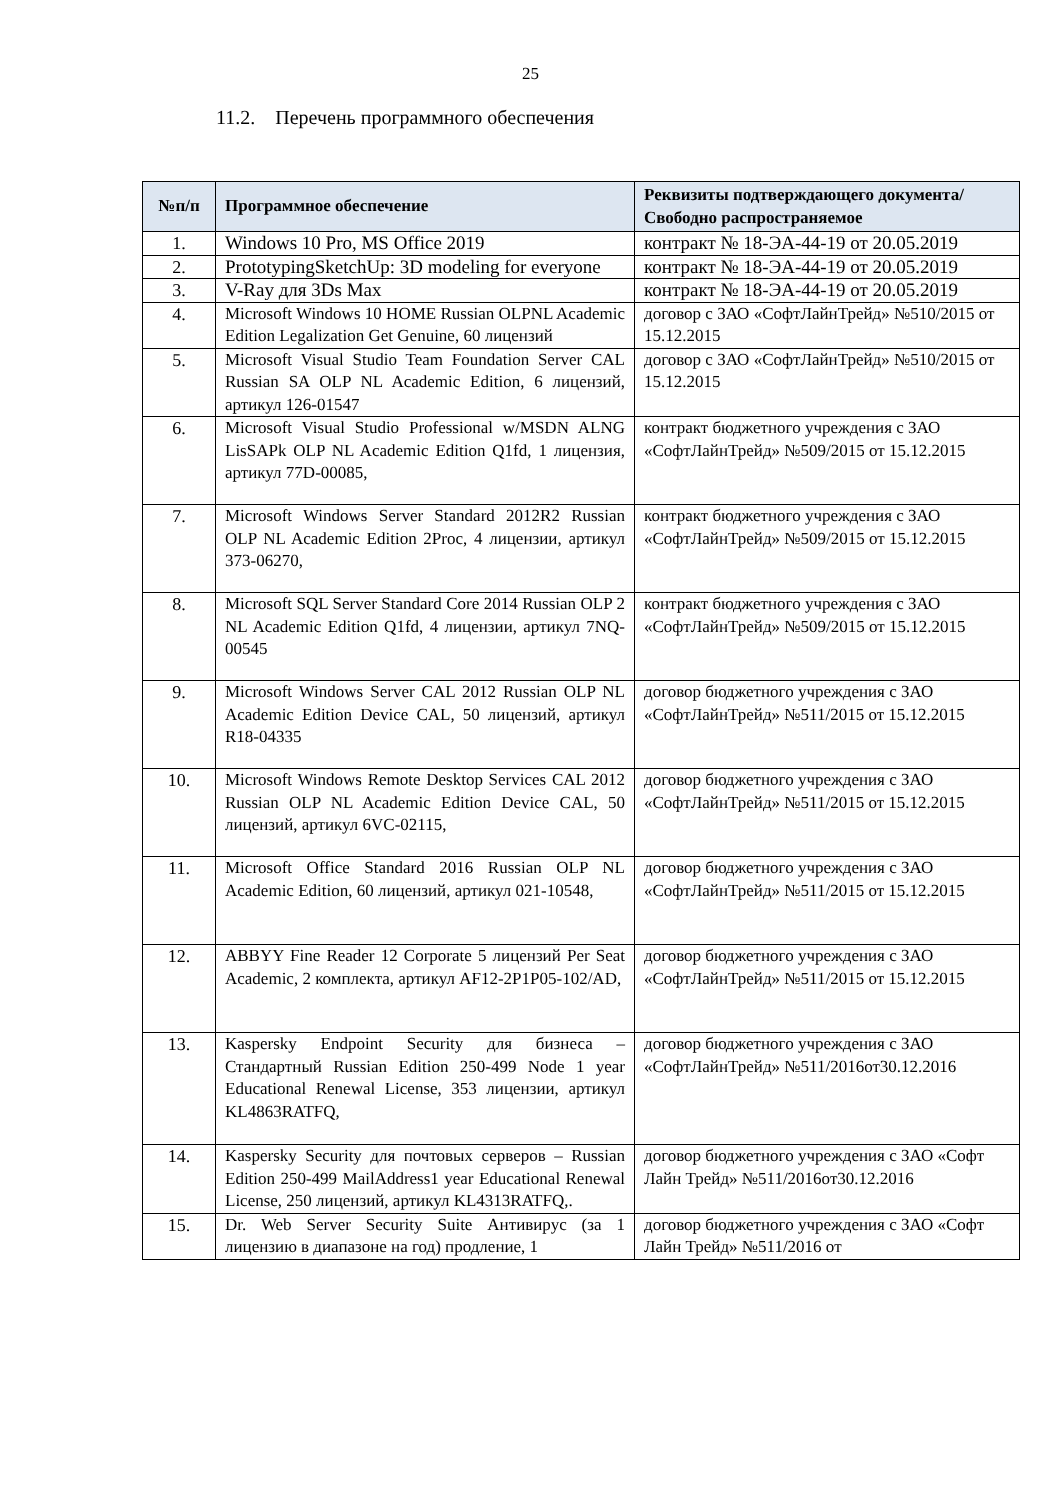25
11.2. Перечень программного обеспечения
| №п/п | Программное обеспечение | Реквизиты подтверждающего документа/ Свободно распространяемое |
| --- | --- | --- |
| 1. | Windows 10 Pro, MS Office 2019 | контракт № 18-ЭА-44-19 от 20.05.2019 |
| 2. | PrototypingSketchUp: 3D modeling for everyone | контракт № 18-ЭА-44-19 от 20.05.2019 |
| 3. | V-Ray для 3Ds Max | контракт № 18-ЭА-44-19 от 20.05.2019 |
| 4. | Microsoft Windows 10 HOME Russian OLPNL Academic Edition Legalization Get Genuine, 60 лицензий | договор с ЗАО «СофтЛайнТрейд» №510/2015 от 15.12.2015 |
| 5. | Microsoft Visual Studio Team Foundation Server CAL Russian SA OLP NL Academic Edition, 6 лицензий, артикул 126-01547 | договор с ЗАО «СофтЛайнТрейд» №510/2015 от 15.12.2015 |
| 6. | Microsoft Visual Studio Professional w/MSDN ALNG LisSAPk OLP NL Academic Edition Q1fd, 1 лицензия, артикул 77D-00085, | контракт бюджетного учреждения с ЗАО «СофтЛайнТрейд» №509/2015 от 15.12.2015 |
| 7. | Microsoft Windows Server Standard 2012R2 Russian OLP NL Academic Edition 2Proc, 4 лицензии, артикул 373-06270, | контракт бюджетного учреждения с ЗАО «СофтЛайнТрейд» №509/2015 от 15.12.2015 |
| 8. | Microsoft SQL Server Standard Core 2014 Russian OLP 2 NL Academic Edition Q1fd, 4 лицензии, артикул 7NQ-00545 | контракт бюджетного учреждения с ЗАО «СофтЛайнТрейд» №509/2015 от 15.12.2015 |
| 9. | Microsoft Windows Server CAL 2012 Russian OLP NL Academic Edition Device CAL, 50 лицензий, артикул R18-04335 | договор бюджетного учреждения с ЗАО «СофтЛайнТрейд» №511/2015 от 15.12.2015 |
| 10. | Microsoft Windows Remote Desktop Services CAL 2012 Russian OLP NL Academic Edition Device CAL, 50 лицензий, артикул 6VC-02115, | договор бюджетного учреждения с ЗАО «СофтЛайнТрейд» №511/2015 от 15.12.2015 |
| 11. | Microsoft Office Standard 2016 Russian OLP NL Academic Edition, 60 лицензий, артикул 021-10548, | договор бюджетного учреждения с ЗАО «СофтЛайнТрейд» №511/2015 от 15.12.2015 |
| 12. | ABBYY Fine Reader 12 Corporate 5 лицензий Per Seat Academic, 2 комплекта, артикул AF12-2P1P05-102/AD, | договор бюджетного учреждения с ЗАО «СофтЛайнТрейд» №511/2015 от 15.12.2015 |
| 13. | Kaspersky Endpoint Security для бизнеса – Стандартный Russian Edition 250-499 Node 1 year Educational Renewal License, 353 лицензии, артикул KL4863RATFQ, | договор бюджетного учреждения с ЗАО «СофтЛайнТрейд» №511/2016от30.12.2016 |
| 14. | Kaspersky Security для почтовых серверов – Russian Edition 250-499 MailAddress1 year Educational Renewal License, 250 лицензий, артикул KL4313RATFQ,. | договор бюджетного учреждения с ЗАО «Софт Лайн Трейд» №511/2016от30.12.2016 |
| 15. | Dr. Web Server Security Suite Антивирус (за 1 лицензию в диапазоне на год) продление, 1 | договор бюджетного учреждения с ЗАО «Софт Лайн Трейд» №511/2016 от |